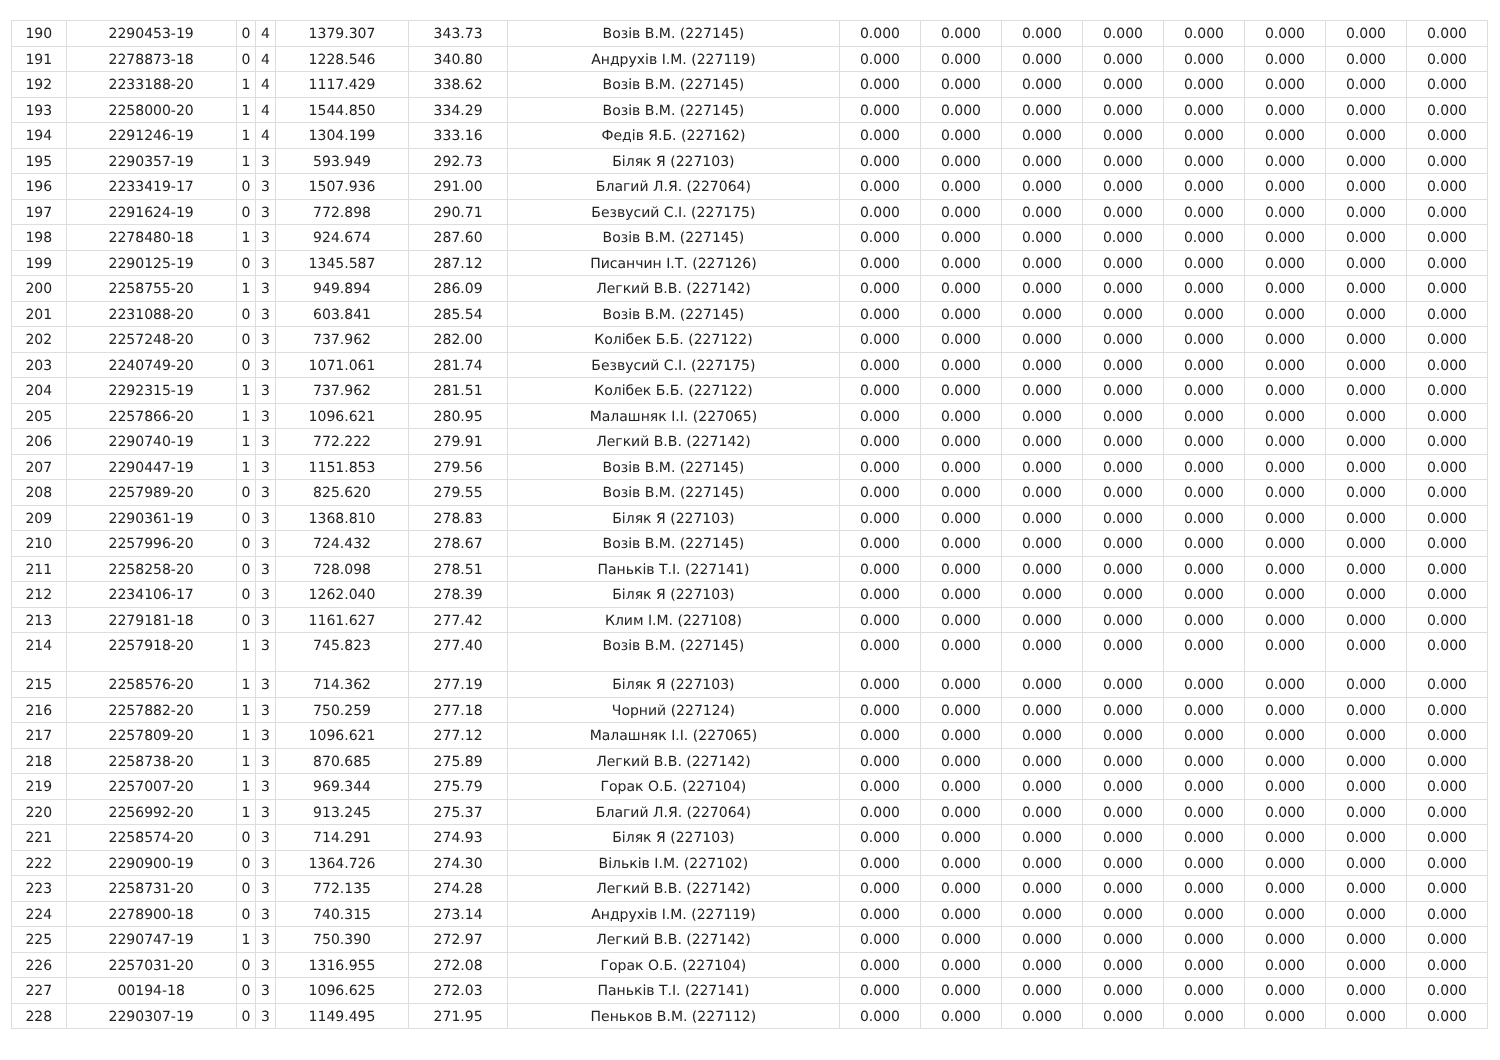| 190 | 2290453-19 | 0 | 4 | 1379.307 | 343.73 | Возів В.М. (227145) | 0.000 | 0.000 | 0.000 | 0.000 | 0.000 | 0.000 | 0.000 | 0.000 |
| 191 | 2278873-18 | 0 | 4 | 1228.546 | 340.80 | Андрухів І.М. (227119) | 0.000 | 0.000 | 0.000 | 0.000 | 0.000 | 0.000 | 0.000 | 0.000 |
| 192 | 2233188-20 | 1 | 4 | 1117.429 | 338.62 | Возів В.М. (227145) | 0.000 | 0.000 | 0.000 | 0.000 | 0.000 | 0.000 | 0.000 | 0.000 |
| 193 | 2258000-20 | 1 | 4 | 1544.850 | 334.29 | Возів В.М. (227145) | 0.000 | 0.000 | 0.000 | 0.000 | 0.000 | 0.000 | 0.000 | 0.000 |
| 194 | 2291246-19 | 1 | 4 | 1304.199 | 333.16 | Федів Я.Б. (227162) | 0.000 | 0.000 | 0.000 | 0.000 | 0.000 | 0.000 | 0.000 | 0.000 |
| 195 | 2290357-19 | 1 | 3 | 593.949 | 292.73 | Біляк Я (227103) | 0.000 | 0.000 | 0.000 | 0.000 | 0.000 | 0.000 | 0.000 | 0.000 |
| 196 | 2233419-17 | 0 | 3 | 1507.936 | 291.00 | Благий Л.Я. (227064) | 0.000 | 0.000 | 0.000 | 0.000 | 0.000 | 0.000 | 0.000 | 0.000 |
| 197 | 2291624-19 | 0 | 3 | 772.898 | 290.71 | Безвусий С.І. (227175) | 0.000 | 0.000 | 0.000 | 0.000 | 0.000 | 0.000 | 0.000 | 0.000 |
| 198 | 2278480-18 | 1 | 3 | 924.674 | 287.60 | Возів В.М. (227145) | 0.000 | 0.000 | 0.000 | 0.000 | 0.000 | 0.000 | 0.000 | 0.000 |
| 199 | 2290125-19 | 0 | 3 | 1345.587 | 287.12 | Писанчин І.Т. (227126) | 0.000 | 0.000 | 0.000 | 0.000 | 0.000 | 0.000 | 0.000 | 0.000 |
| 200 | 2258755-20 | 1 | 3 | 949.894 | 286.09 | Легкий В.В. (227142) | 0.000 | 0.000 | 0.000 | 0.000 | 0.000 | 0.000 | 0.000 | 0.000 |
| 201 | 2231088-20 | 0 | 3 | 603.841 | 285.54 | Возів В.М. (227145) | 0.000 | 0.000 | 0.000 | 0.000 | 0.000 | 0.000 | 0.000 | 0.000 |
| 202 | 2257248-20 | 0 | 3 | 737.962 | 282.00 | Колібек Б.Б. (227122) | 0.000 | 0.000 | 0.000 | 0.000 | 0.000 | 0.000 | 0.000 | 0.000 |
| 203 | 2240749-20 | 0 | 3 | 1071.061 | 281.74 | Безвусий С.І. (227175) | 0.000 | 0.000 | 0.000 | 0.000 | 0.000 | 0.000 | 0.000 | 0.000 |
| 204 | 2292315-19 | 1 | 3 | 737.962 | 281.51 | Колібек Б.Б. (227122) | 0.000 | 0.000 | 0.000 | 0.000 | 0.000 | 0.000 | 0.000 | 0.000 |
| 205 | 2257866-20 | 1 | 3 | 1096.621 | 280.95 | Малашняк І.І. (227065) | 0.000 | 0.000 | 0.000 | 0.000 | 0.000 | 0.000 | 0.000 | 0.000 |
| 206 | 2290740-19 | 1 | 3 | 772.222 | 279.91 | Легкий В.В. (227142) | 0.000 | 0.000 | 0.000 | 0.000 | 0.000 | 0.000 | 0.000 | 0.000 |
| 207 | 2290447-19 | 1 | 3 | 1151.853 | 279.56 | Возів В.М. (227145) | 0.000 | 0.000 | 0.000 | 0.000 | 0.000 | 0.000 | 0.000 | 0.000 |
| 208 | 2257989-20 | 0 | 3 | 825.620 | 279.55 | Возів В.М. (227145) | 0.000 | 0.000 | 0.000 | 0.000 | 0.000 | 0.000 | 0.000 | 0.000 |
| 209 | 2290361-19 | 0 | 3 | 1368.810 | 278.83 | Біляк Я (227103) | 0.000 | 0.000 | 0.000 | 0.000 | 0.000 | 0.000 | 0.000 | 0.000 |
| 210 | 2257996-20 | 0 | 3 | 724.432 | 278.67 | Возів В.М. (227145) | 0.000 | 0.000 | 0.000 | 0.000 | 0.000 | 0.000 | 0.000 | 0.000 |
| 211 | 2258258-20 | 0 | 3 | 728.098 | 278.51 | Паньків Т.І. (227141) | 0.000 | 0.000 | 0.000 | 0.000 | 0.000 | 0.000 | 0.000 | 0.000 |
| 212 | 2234106-17 | 0 | 3 | 1262.040 | 278.39 | Біляк Я (227103) | 0.000 | 0.000 | 0.000 | 0.000 | 0.000 | 0.000 | 0.000 | 0.000 |
| 213 | 2279181-18 | 0 | 3 | 1161.627 | 277.42 | Клим І.М. (227108) | 0.000 | 0.000 | 0.000 | 0.000 | 0.000 | 0.000 | 0.000 | 0.000 |
| 214 | 2257918-20 | 1 | 3 | 745.823 | 277.40 | Возів В.М. (227145) | 0.000 | 0.000 | 0.000 | 0.000 | 0.000 | 0.000 | 0.000 | 0.000 |
| 215 | 2258576-20 | 1 | 3 | 714.362 | 277.19 | Біляк Я (227103) | 0.000 | 0.000 | 0.000 | 0.000 | 0.000 | 0.000 | 0.000 | 0.000 |
| 216 | 2257882-20 | 1 | 3 | 750.259 | 277.18 | Чорний (227124) | 0.000 | 0.000 | 0.000 | 0.000 | 0.000 | 0.000 | 0.000 | 0.000 |
| 217 | 2257809-20 | 1 | 3 | 1096.621 | 277.12 | Малашняк І.І. (227065) | 0.000 | 0.000 | 0.000 | 0.000 | 0.000 | 0.000 | 0.000 | 0.000 |
| 218 | 2258738-20 | 1 | 3 | 870.685 | 275.89 | Легкий В.В. (227142) | 0.000 | 0.000 | 0.000 | 0.000 | 0.000 | 0.000 | 0.000 | 0.000 |
| 219 | 2257007-20 | 1 | 3 | 969.344 | 275.79 | Горак О.Б. (227104) | 0.000 | 0.000 | 0.000 | 0.000 | 0.000 | 0.000 | 0.000 | 0.000 |
| 220 | 2256992-20 | 1 | 3 | 913.245 | 275.37 | Благий Л.Я. (227064) | 0.000 | 0.000 | 0.000 | 0.000 | 0.000 | 0.000 | 0.000 | 0.000 |
| 221 | 2258574-20 | 0 | 3 | 714.291 | 274.93 | Біляк Я (227103) | 0.000 | 0.000 | 0.000 | 0.000 | 0.000 | 0.000 | 0.000 | 0.000 |
| 222 | 2290900-19 | 0 | 3 | 1364.726 | 274.30 | Вільків І.М. (227102) | 0.000 | 0.000 | 0.000 | 0.000 | 0.000 | 0.000 | 0.000 | 0.000 |
| 223 | 2258731-20 | 0 | 3 | 772.135 | 274.28 | Легкий В.В. (227142) | 0.000 | 0.000 | 0.000 | 0.000 | 0.000 | 0.000 | 0.000 | 0.000 |
| 224 | 2278900-18 | 0 | 3 | 740.315 | 273.14 | Андрухів І.М. (227119) | 0.000 | 0.000 | 0.000 | 0.000 | 0.000 | 0.000 | 0.000 | 0.000 |
| 225 | 2290747-19 | 1 | 3 | 750.390 | 272.97 | Легкий В.В. (227142) | 0.000 | 0.000 | 0.000 | 0.000 | 0.000 | 0.000 | 0.000 | 0.000 |
| 226 | 2257031-20 | 0 | 3 | 1316.955 | 272.08 | Горак О.Б. (227104) | 0.000 | 0.000 | 0.000 | 0.000 | 0.000 | 0.000 | 0.000 | 0.000 |
| 227 | 00194-18 | 0 | 3 | 1096.625 | 272.03 | Паньків Т.І. (227141) | 0.000 | 0.000 | 0.000 | 0.000 | 0.000 | 0.000 | 0.000 | 0.000 |
| 228 | 2290307-19 | 0 | 3 | 1149.495 | 271.95 | Пеньков В.М. (227112) | 0.000 | 0.000 | 0.000 | 0.000 | 0.000 | 0.000 | 0.000 | 0.000 |